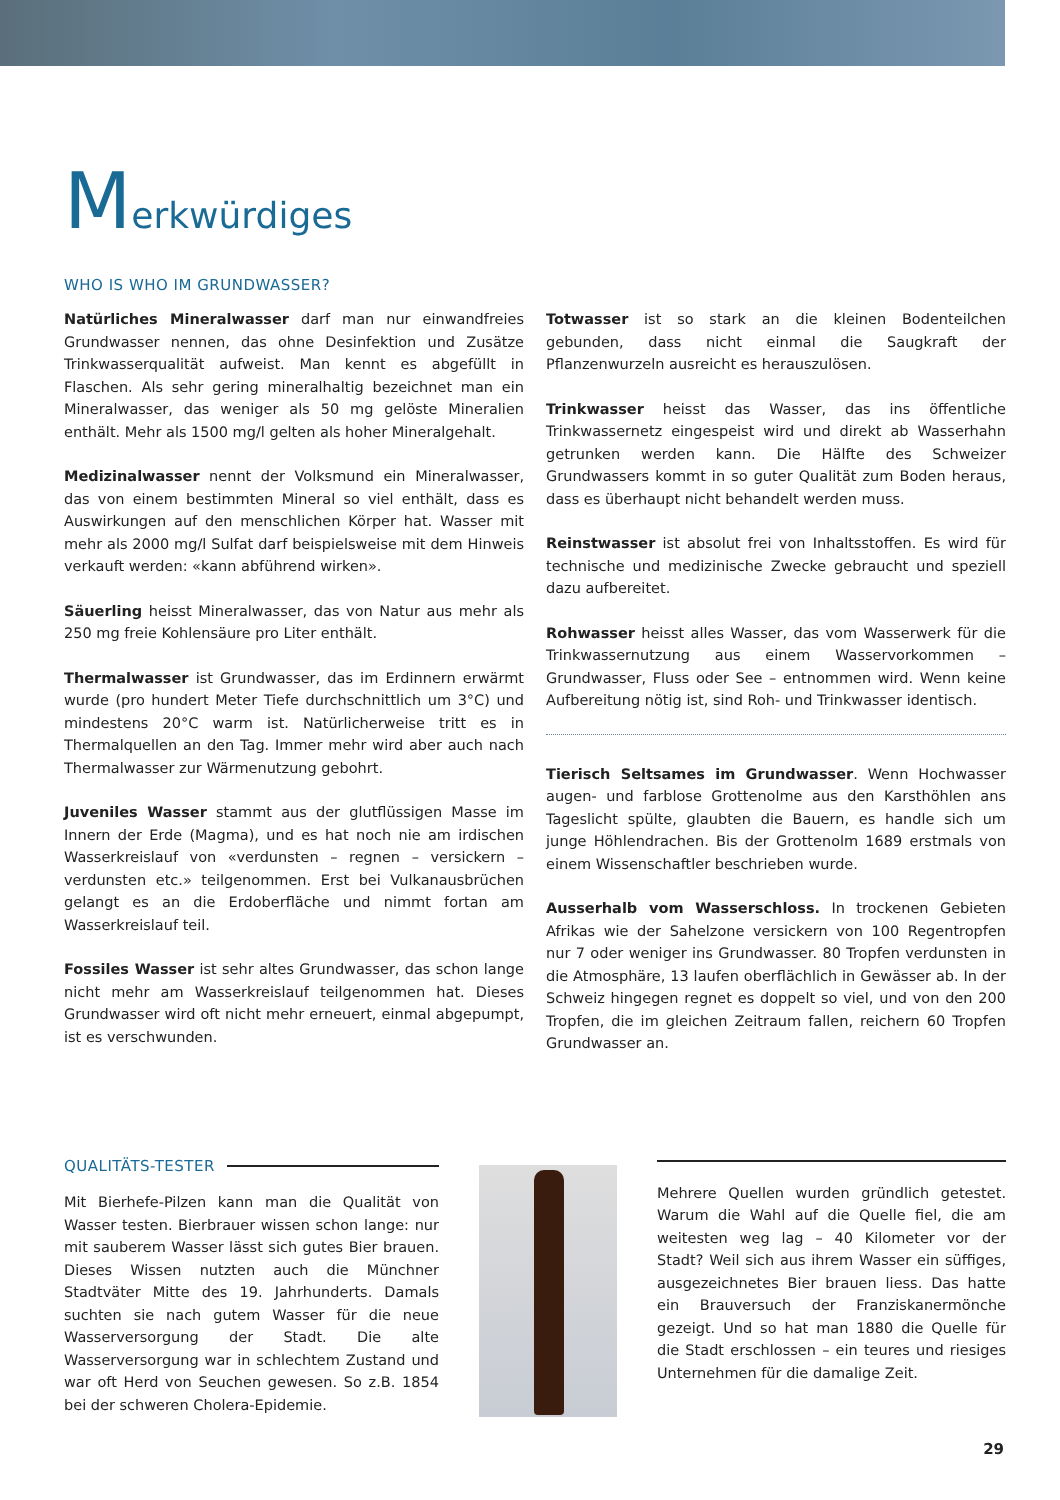Merkwürdiges
WHO IS WHO IM GRUNDWASSER?
Natürliches Mineralwasser darf man nur einwandfreies Grundwasser nennen, das ohne Desinfektion und Zusätze Trinkwasserqualität aufweist. Man kennt es abgefüllt in Flaschen. Als sehr gering mineralhaltig bezeichnet man ein Mineralwasser, das weniger als 50 mg gelöste Mineralien enthält. Mehr als 1500 mg/l gelten als hoher Mineralgehalt.
Medizinalwasser nennt der Volksmund ein Mineralwasser, das von einem bestimmten Mineral so viel enthält, dass es Auswirkungen auf den menschlichen Körper hat. Wasser mit mehr als 2000 mg/l Sulfat darf beispielsweise mit dem Hinweis verkauft werden: «kann abführend wirken».
Säuerling heisst Mineralwasser, das von Natur aus mehr als 250 mg freie Kohlensäure pro Liter enthält.
Thermalwasser ist Grundwasser, das im Erdinnern erwärmt wurde (pro hundert Meter Tiefe durchschnittlich um 3°C) und mindestens 20°C warm ist. Natürlicherweise tritt es in Thermalquellen an den Tag. Immer mehr wird aber auch nach Thermalwasser zur Wärmenutzung gebohrt.
Juveniles Wasser stammt aus der glutflüssigen Masse im Innern der Erde (Magma), und es hat noch nie am irdischen Wasserkreislauf von «verdunsten – regnen – versickern – verdunsten etc.» teilgenommen. Erst bei Vulkanausbrüchen gelangt es an die Erdoberfläche und nimmt fortan am Wasserkreislauf teil.
Fossiles Wasser ist sehr altes Grundwasser, das schon lange nicht mehr am Wasserkreislauf teilgenommen hat. Dieses Grundwasser wird oft nicht mehr erneuert, einmal abgepumpt, ist es verschwunden.
Totwasser ist so stark an die kleinen Bodenteilchen gebunden, dass nicht einmal die Saugkraft der Pflanzenwurzeln ausreicht es herauszulösen.
Trinkwasser heisst das Wasser, das ins öffentliche Trinkwassernetz eingespeist wird und direkt ab Wasserhahn getrunken werden kann. Die Hälfte des Schweizer Grundwassers kommt in so guter Qualität zum Boden heraus, dass es überhaupt nicht behandelt werden muss.
Reinstwasser ist absolut frei von Inhaltsstoffen. Es wird für technische und medizinische Zwecke gebraucht und speziell dazu aufbereitet.
Rohwasser heisst alles Wasser, das vom Wasserwerk für die Trinkwassernutzung aus einem Wasservorkommen – Grundwasser, Fluss oder See – entnommen wird. Wenn keine Aufbereitung nötig ist, sind Roh- und Trinkwasser identisch.
Tierisch Seltsames im Grundwasser. Wenn Hochwasser augen- und farblose Grottenolme aus den Karsthöhlen ans Tageslicht spülte, glaubten die Bauern, es handle sich um junge Höhlendrachen. Bis der Grottenolm 1689 erstmals von einem Wissenschaftler beschrieben wurde.
Ausserhalb vom Wasserschloss. In trockenen Gebieten Afrikas wie der Sahelzone versickern von 100 Regentropfen nur 7 oder weniger ins Grundwasser. 80 Tropfen verdunsten in die Atmosphäre, 13 laufen oberflächlich in Gewässer ab. In der Schweiz hingegen regnet es doppelt so viel, und von den 200 Tropfen, die im gleichen Zeitraum fallen, reichern 60 Tropfen Grundwasser an.
QUALITÄTS-TESTER
Mit Bierhefe-Pilzen kann man die Qualität von Wasser testen. Bierbrauer wissen schon lange: nur mit sauberem Wasser lässt sich gutes Bier brauen. Dieses Wissen nutzten auch die Münchner Stadtväter Mitte des 19. Jahrhunderts. Damals suchten sie nach gutem Wasser für die neue Wasserversorgung der Stadt. Die alte Wasserversorgung war in schlechtem Zustand und war oft Herd von Seuchen gewesen. So z.B. 1854 bei der schweren Cholera-Epidemie.
Mehrere Quellen wurden gründlich getestet. Warum die Wahl auf die Quelle fiel, die am weitesten weg lag – 40 Kilometer vor der Stadt? Weil sich aus ihrem Wasser ein süffiges, ausgezeichnetes Bier brauen liess. Das hatte ein Brauversuch der Franziskanermönche gezeigt. Und so hat man 1880 die Quelle für die Stadt erschlossen – ein teures und riesiges Unternehmen für die damalige Zeit.
29